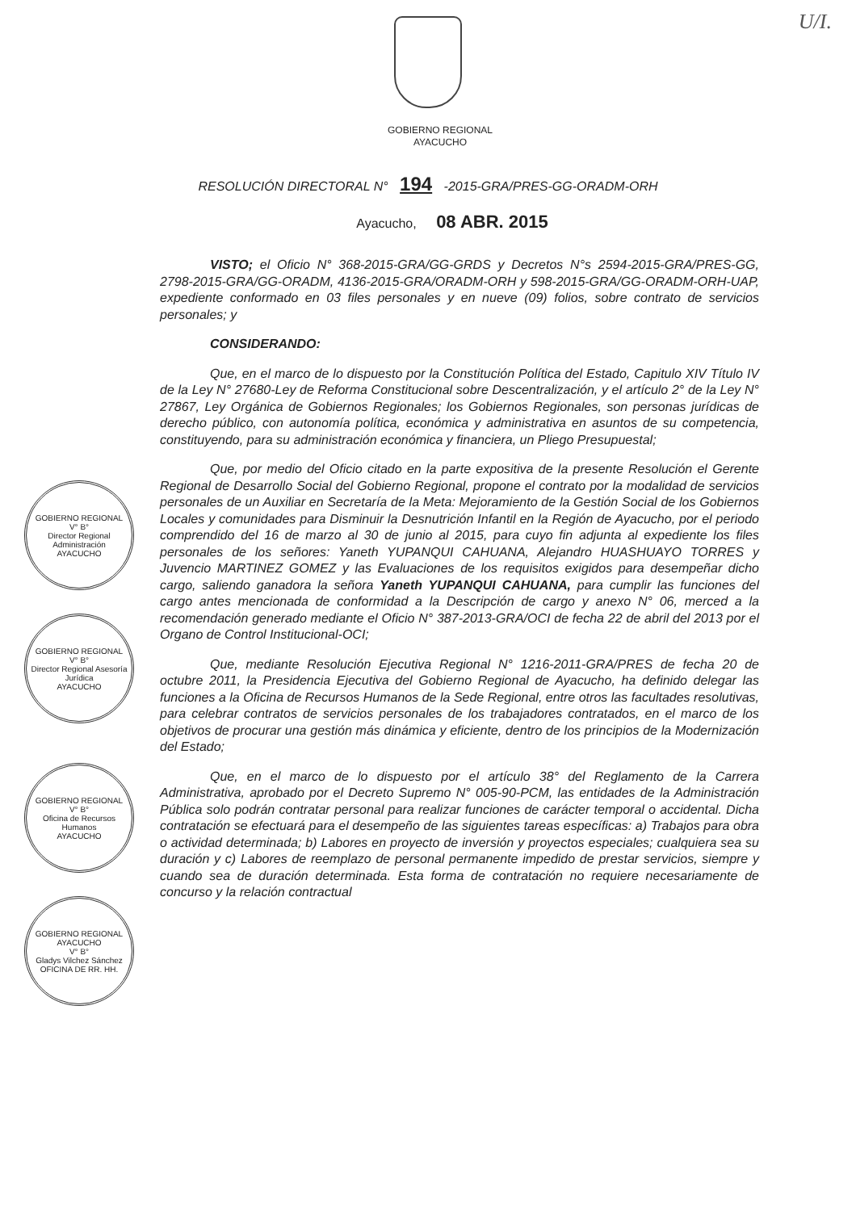U/I.
GOBIERNO REGIONAL
AYACUCHO
RESOLUCIÓN DIRECTORAL N° 194 -2015-GRA/PRES-GG-ORADM-ORH
Ayacucho, 08 ABR. 2015
VISTO; el Oficio N° 368-2015-GRA/GG-GRDS y Decretos N°s 2594-2015-GRA/PRES-GG, 2798-2015-GRA/GG-ORADM, 4136-2015-GRA/ORADM-ORH y 598-2015-GRA/GG-ORADM-ORH-UAP, expediente conformado en 03 files personales y en nueve (09) folios, sobre contrato de servicios personales; y
CONSIDERANDO:
Que, en el marco de lo dispuesto por la Constitución Política del Estado, Capitulo XIV Título IV de la Ley N° 27680-Ley de Reforma Constitucional sobre Descentralización, y el artículo 2° de la Ley N° 27867, Ley Orgánica de Gobiernos Regionales; los Gobiernos Regionales, son personas jurídicas de derecho público, con autonomía política, económica y administrativa en asuntos de su competencia, constituyendo, para su administración económica y financiera, un Pliego Presupuestal;
Que, por medio del Oficio citado en la parte expositiva de la presente Resolución el Gerente Regional de Desarrollo Social del Gobierno Regional, propone el contrato por la modalidad de servicios personales de un Auxiliar en Secretaría de la Meta: Mejoramiento de la Gestión Social de los Gobiernos Locales y comunidades para Disminuir la Desnutrición Infantil en la Región de Ayacucho, por el periodo comprendido del 16 de marzo al 30 de junio al 2015, para cuyo fin adjunta al expediente los files personales de los señores: Yaneth YUPANQUI CAHUANA, Alejandro HUASHUAYO TORRES y Juvencio MARTINEZ GOMEZ y las Evaluaciones de los requisitos exigidos para desempeñar dicho cargo, saliendo ganadora la señora Yaneth YUPANQUI CAHUANA, para cumplir las funciones del cargo antes mencionada de conformidad a la Descripción de cargo y anexo N° 06, merced a la recomendación generado mediante el Oficio N° 387-2013-GRA/OCI de fecha 22 de abril del 2013 por el Organo de Control Institucional-OCI;
Que, mediante Resolución Ejecutiva Regional N° 1216-2011-GRA/PRES de fecha 20 de octubre 2011, la Presidencia Ejecutiva del Gobierno Regional de Ayacucho, ha definido delegar las funciones a la Oficina de Recursos Humanos de la Sede Regional, entre otros las facultades resolutivas, para celebrar contratos de servicios personales de los trabajadores contratados, en el marco de los objetivos de procurar una gestión más dinámica y eficiente, dentro de los principios de la Modernización del Estado;
Que, en el marco de lo dispuesto por el artículo 38° del Reglamento de la Carrera Administrativa, aprobado por el Decreto Supremo N° 005-90-PCM, las entidades de la Administración Pública solo podrán contratar personal para realizar funciones de carácter temporal o accidental. Dicha contratación se efectuará para el desempeño de las siguientes tareas específicas: a) Trabajos para obra o actividad determinada; b) Labores en proyecto de inversión y proyectos especiales; cualquiera sea su duración y c) Labores de reemplazo de personal permanente impedido de prestar servicios, siempre y cuando sea de duración determinada. Esta forma de contratación no requiere necesariamente de concurso y la relación contractual
GOBIERNO REGIONAL
V° B°
Director Regional Administración
AYACUCHO
GOBIERNO REGIONAL
V° B°
Director Regional Asesoría Jurídica
AYACUCHO
GOBIERNO REGIONAL
V° B°
Oficina de Recursos Humanos
AYACUCHO
GOBIERNO REGIONAL AYACUCHO
V° B°
Gladys Vilchez Sánchez
OFICINA DE RR. HH.